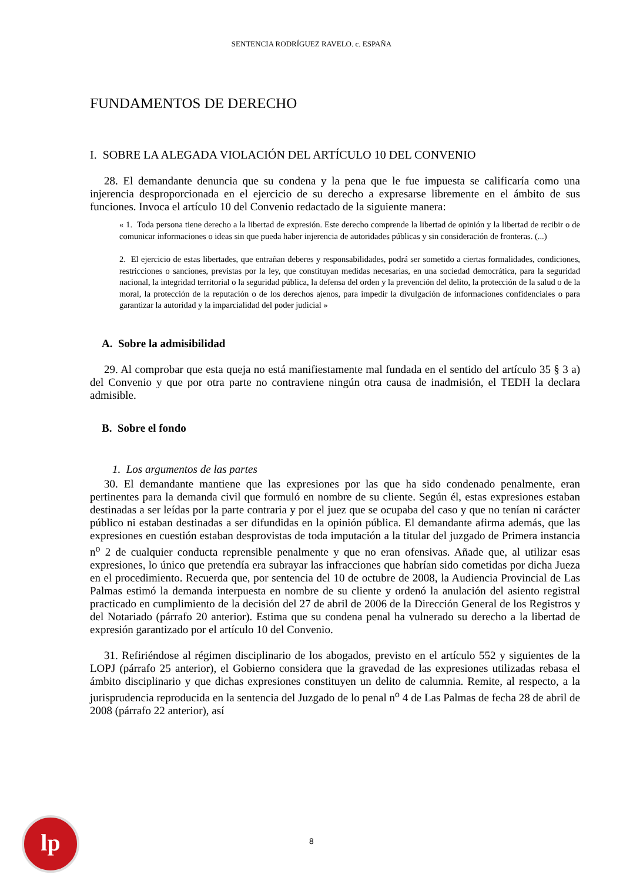SENTENCIA RODRÍGUEZ RAVELO. c. ESPAÑA
FUNDAMENTOS DE DERECHO
I. SOBRE LA ALEGADA VIOLACIÓN DEL ARTÍCULO 10 DEL CONVENIO
28. El demandante denuncia que su condena y la pena que le fue impuesta se calificaría como una injerencia desproporcionada en el ejercicio de su derecho a expresarse libremente en el ámbito de sus funciones. Invoca el artículo 10 del Convenio redactado de la siguiente manera:
« 1. Toda persona tiene derecho a la libertad de expresión. Este derecho comprende la libertad de opinión y la libertad de recibir o de comunicar informaciones o ideas sin que pueda haber injerencia de autoridades públicas y sin consideración de fronteras. (...)
2. El ejercicio de estas libertades, que entrañan deberes y responsabilidades, podrá ser sometido a ciertas formalidades, condiciones, restricciones o sanciones, previstas por la ley, que constituyan medidas necesarias, en una sociedad democrática, para la seguridad nacional, la integridad territorial o la seguridad pública, la defensa del orden y la prevención del delito, la protección de la salud o de la moral, la protección de la reputación o de los derechos ajenos, para impedir la divulgación de informaciones confidenciales o para garantizar la autoridad y la imparcialidad del poder judicial »
A. Sobre la admisibilidad
29. Al comprobar que esta queja no está manifiestamente mal fundada en el sentido del artículo 35 § 3 a) del Convenio y que por otra parte no contraviene ningún otra causa de inadmisión, el TEDH la declara admisible.
B. Sobre el fondo
1. Los argumentos de las partes
30. El demandante mantiene que las expresiones por las que ha sido condenado penalmente, eran pertinentes para la demanda civil que formuló en nombre de su cliente. Según él, estas expresiones estaban destinadas a ser leídas por la parte contraria y por el juez que se ocupaba del caso y que no tenían ni carácter público ni estaban destinadas a ser difundidas en la opinión pública. El demandante afirma además, que las expresiones en cuestión estaban desprovistas de toda imputación a la titular del juzgado de Primera instancia n<sup>o</sup> 2 de cualquier conducta reprensible penalmente y que no eran ofensivas. Añade que, al utilizar esas expresiones, lo único que pretendía era subrayar las infracciones que habrían sido cometidas por dicha Jueza en el procedimiento. Recuerda que, por sentencia del 10 de octubre de 2008, la Audiencia Provincial de Las Palmas estimó la demanda interpuesta en nombre de su cliente y ordenó la anulación del asiento registral practicado en cumplimiento de la decisión del 27 de abril de 2006 de la Dirección General de los Registros y del Notariado (párrafo 20 anterior). Estima que su condena penal ha vulnerado su derecho a la libertad de expresión garantizado por el artículo 10 del Convenio.
31. Refiriéndose al régimen disciplinario de los abogados, previsto en el artículo 552 y siguientes de la LOPJ (párrafo 25 anterior), el Gobierno considera que la gravedad de las expresiones utilizadas rebasa el ámbito disciplinario y que dichas expresiones constituyen un delito de calumnia. Remite, al respecto, a la jurisprudencia reproducida en la sentencia del Juzgado de lo penal n<sup>o</sup> 4 de Las Palmas de fecha 28 de abril de 2008 (párrafo 22 anterior), así
lp
8